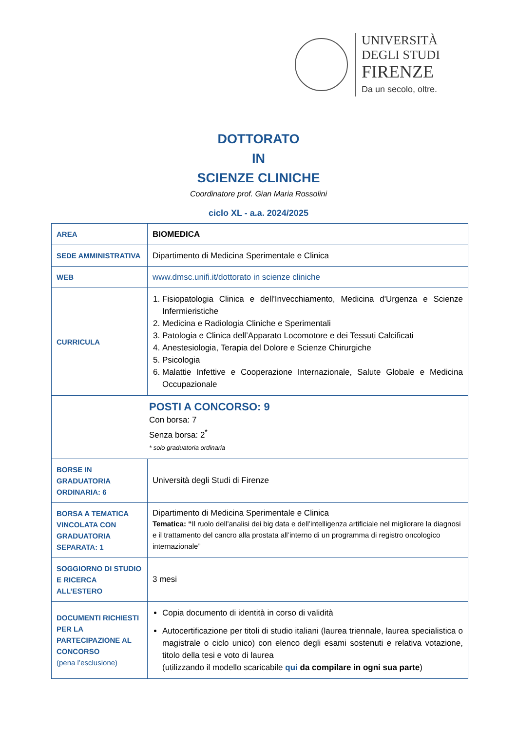UNIVERSITÀ
DEGLI STUDI
FIRENZE
Da un secolo, oltre.
DOTTORATO
IN
SCIENZE CLINICHE
Coordinatore prof. Gian Maria Rossolini
ciclo XL - a.a. 2024/2025
| AREA | BIOMEDICA |
| SEDE AMMINISTRATIVA | Dipartimento di Medicina Sperimentale e Clinica |
| WEB | www.dmsc.unifi.it/dottorato in scienze cliniche |
| CURRICULA | 1. Fisiopatologia Clinica e dell'Invecchiamento, Medicina d'Urgenza e Scienze Infermieristiche 2. Medicina e Radiologia Cliniche e Sperimentali 3. Patologia e Clinica dell’Apparato Locomotore e dei Tessuti Calcificati 4. Anestesiologia, Terapia del Dolore e Scienze Chirurgiche 5. Psicologia 6. Malattie Infettive e Cooperazione Internazionale, Salute Globale e Medicina Occupazionale |
| POSTI A CONCORSO: 9 Con borsa: 7 Senza borsa: 2<sup>*</sup> * solo graduatoria ordinaria | |
| BORSE IN GRADUATORIA ORDINARIA: 6 | Università degli Studi di Firenze |
| BORSA A TEMATICA VINCOLATA CON GRADUATORIA SEPARATA: 1 | Dipartimento di Medicina Sperimentale e Clinica Tematica: “ Il ruolo dell’analisi dei big data e dell’intelligenza artificiale nel migliorare la diagnosi e il trattamento del cancro alla prostata all’interno di un programma di registro oncologico internazionale” |
| SOGGIORNO DI STUDIO E RICERCA ALL’ESTERO | 3 mesi |
| DOCUMENTI RICHIESTI PER LA PARTECIPAZIONE AL CONCORSO (pena l’esclusione) | Copia documento di identità in corso di validità Autocertificazione per titoli di studio italiani (laurea triennale, laurea specialistica o magistrale o ciclo unico) con elenco degli esami sostenuti e relativa votazione, titolo della tesi e voto di laurea (utilizzando il modello scaricabile qui da compilare in ogni sua parte ) |